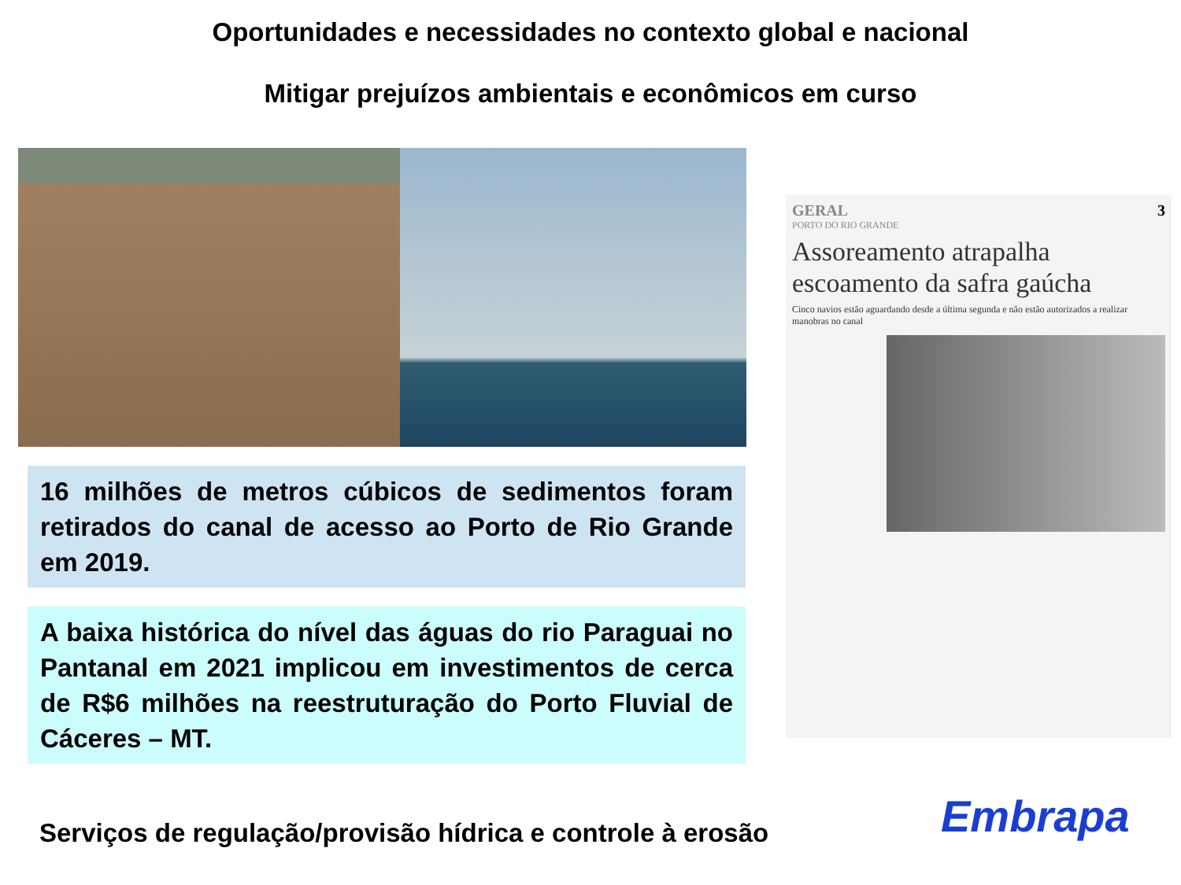Oportunidades e necessidades no contexto global e nacional
Mitigar prejuízos ambientais e econômicos em curso
16 milhões de metros cúbicos de sedimentos foram retirados do canal de acesso ao Porto de Rio Grande em 2019.
A baixa histórica do nível das águas do rio Paraguai no Pantanal em 2021 implicou em investimentos de cerca de R$6 milhões na reestruturação do Porto Fluvial de Cáceres – MT.
GERAL 3
PORTO DO RIO GRANDE
Assoreamento atrapalha escoamento da safra gaúcha
Cinco navios estão aguardando desde a última segunda e não estão autorizados a realizar manobras no canal
Serviços de regulação/provisão hídrica e controle à erosão
Embrapa